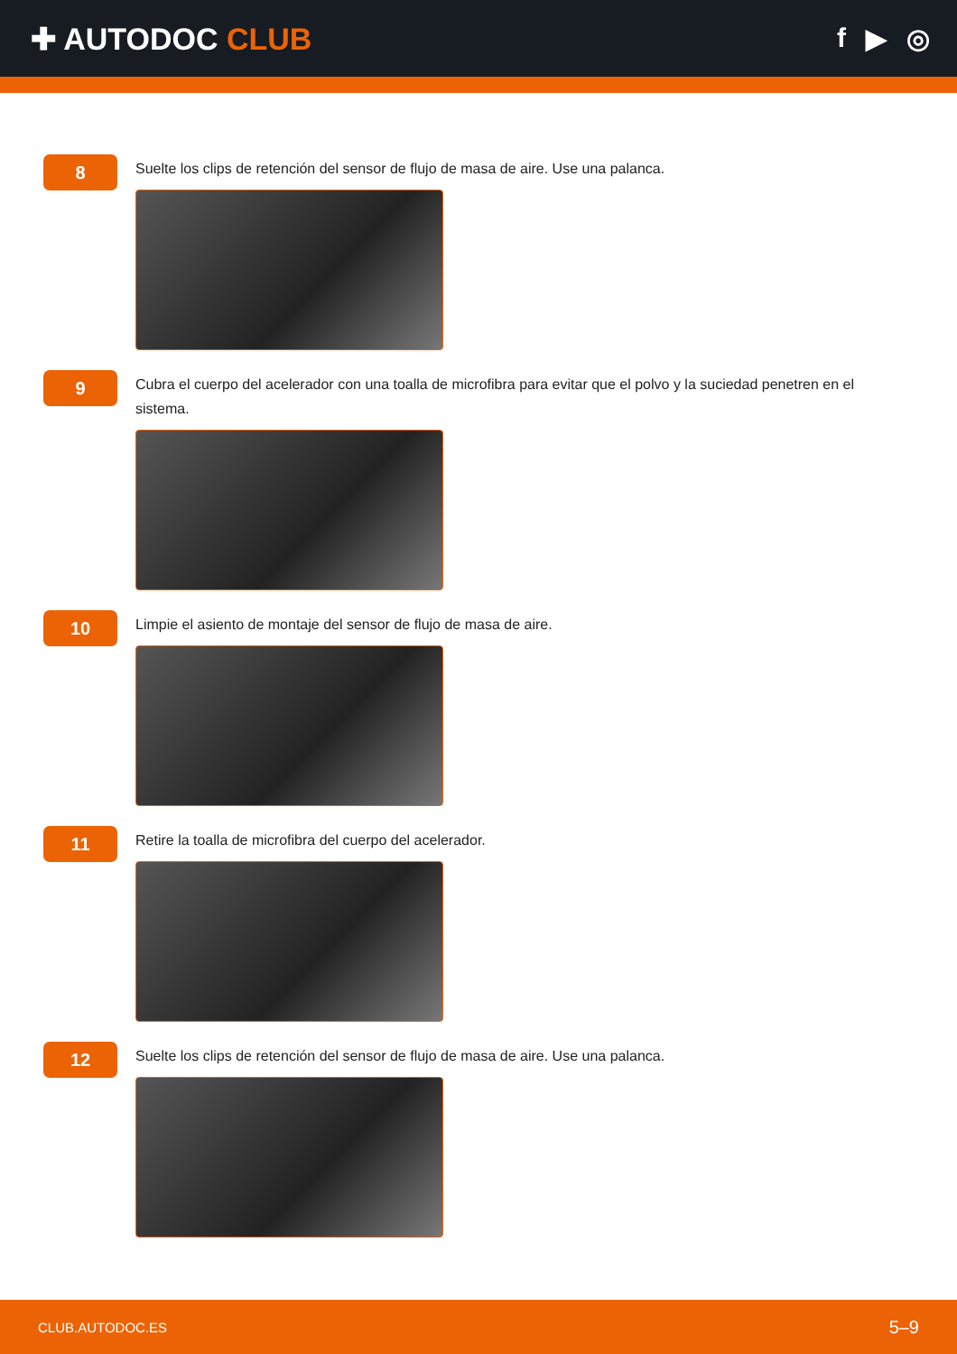✚ AUTODOC CLUB f ▶ ◎
8
Suelte los clips de retención del sensor de flujo de masa de aire. Use una palanca.
9
Cubra el cuerpo del acelerador con una toalla de microfibra para evitar que el polvo y la suciedad penetren en el sistema.
10
Limpie el asiento de montaje del sensor de flujo de masa de aire.
11
Retire la toalla de microfibra del cuerpo del acelerador.
12
Suelte los clips de retención del sensor de flujo de masa de aire. Use una palanca.
CLUB.AUTODOC.ES 5–9